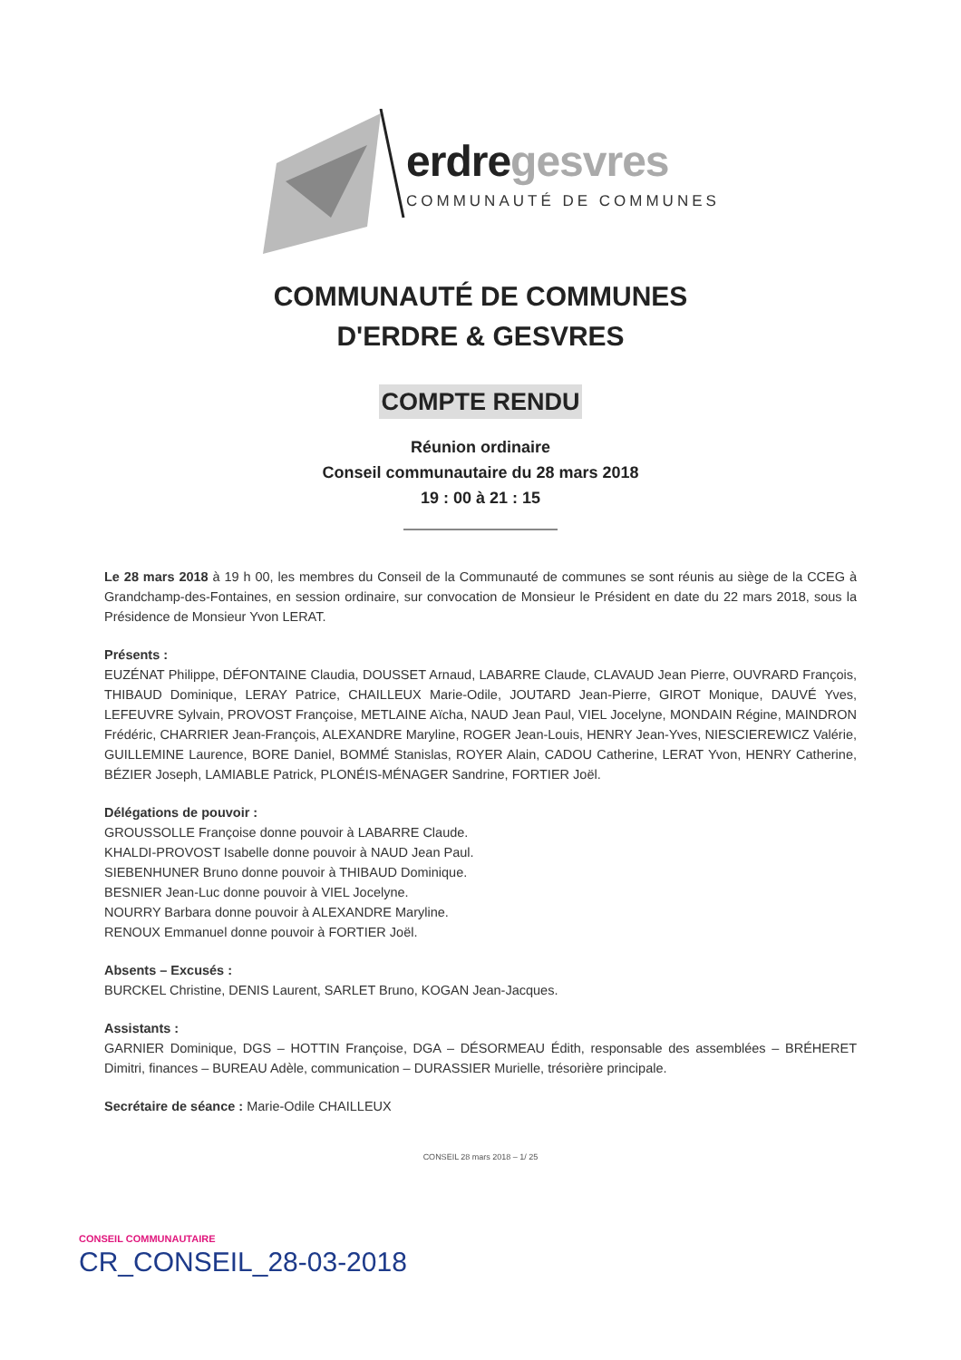erdregesvres
COMMUNAUTÉ DE COMMUNES
COMMUNAUTÉ DE COMMUNES
D'ERDRE & GESVRES
COMPTE RENDU
Réunion ordinaire
Conseil communautaire du 28 mars 2018
19 : 00 à 21 : 15
Le 28 mars 2018 à 19 h 00, les membres du Conseil de la Communauté de communes se sont réunis au siège de la CCEG à Grandchamp-des-Fontaines, en session ordinaire, sur convocation de Monsieur le Président en date du 22 mars 2018, sous la Présidence de Monsieur Yvon LERAT.
Présents :
EUZÉNAT Philippe, DÉFONTAINE Claudia, DOUSSET Arnaud, LABARRE Claude, CLAVAUD Jean Pierre, OUVRARD François, THIBAUD Dominique, LERAY Patrice, CHAILLEUX Marie-Odile, JOUTARD Jean-Pierre, GIROT Monique, DAUVÉ Yves, LEFEUVRE Sylvain, PROVOST Françoise, METLAINE Aïcha, NAUD Jean Paul, VIEL Jocelyne, MONDAIN Régine, MAINDRON Frédéric, CHARRIER Jean-François, ALEXANDRE Maryline, ROGER Jean-Louis, HENRY Jean-Yves, NIESCIEREWICZ Valérie, GUILLEMINE Laurence, BORE Daniel, BOMMÉ Stanislas, ROYER Alain, CADOU Catherine, LERAT Yvon, HENRY Catherine, BÉZIER Joseph, LAMIABLE Patrick, PLONÉIS-MÉNAGER Sandrine, FORTIER Joël.
Délégations de pouvoir :
GROUSSOLLE Françoise donne pouvoir à LABARRE Claude.
KHALDI-PROVOST Isabelle donne pouvoir à NAUD Jean Paul.
SIEBENHUNER Bruno donne pouvoir à THIBAUD Dominique.
BESNIER Jean-Luc donne pouvoir à VIEL Jocelyne.
NOURRY Barbara donne pouvoir à ALEXANDRE Maryline.
RENOUX Emmanuel donne pouvoir à FORTIER Joël.
Absents – Excusés :
BURCKEL Christine, DENIS Laurent, SARLET Bruno, KOGAN Jean-Jacques.
Assistants :
GARNIER Dominique, DGS – HOTTIN Françoise, DGA – DÉSORMEAU Édith, responsable des assemblées – BRÉHERET Dimitri, finances – BUREAU Adèle, communication – DURASSIER Murielle, trésorière principale.
Secrétaire de séance : Marie-Odile CHAILLEUX
CONSEIL 28 mars 2018 – 1/ 25
CONSEIL COMMUNAUTAIRE
CR_CONSEIL_28-03-2018